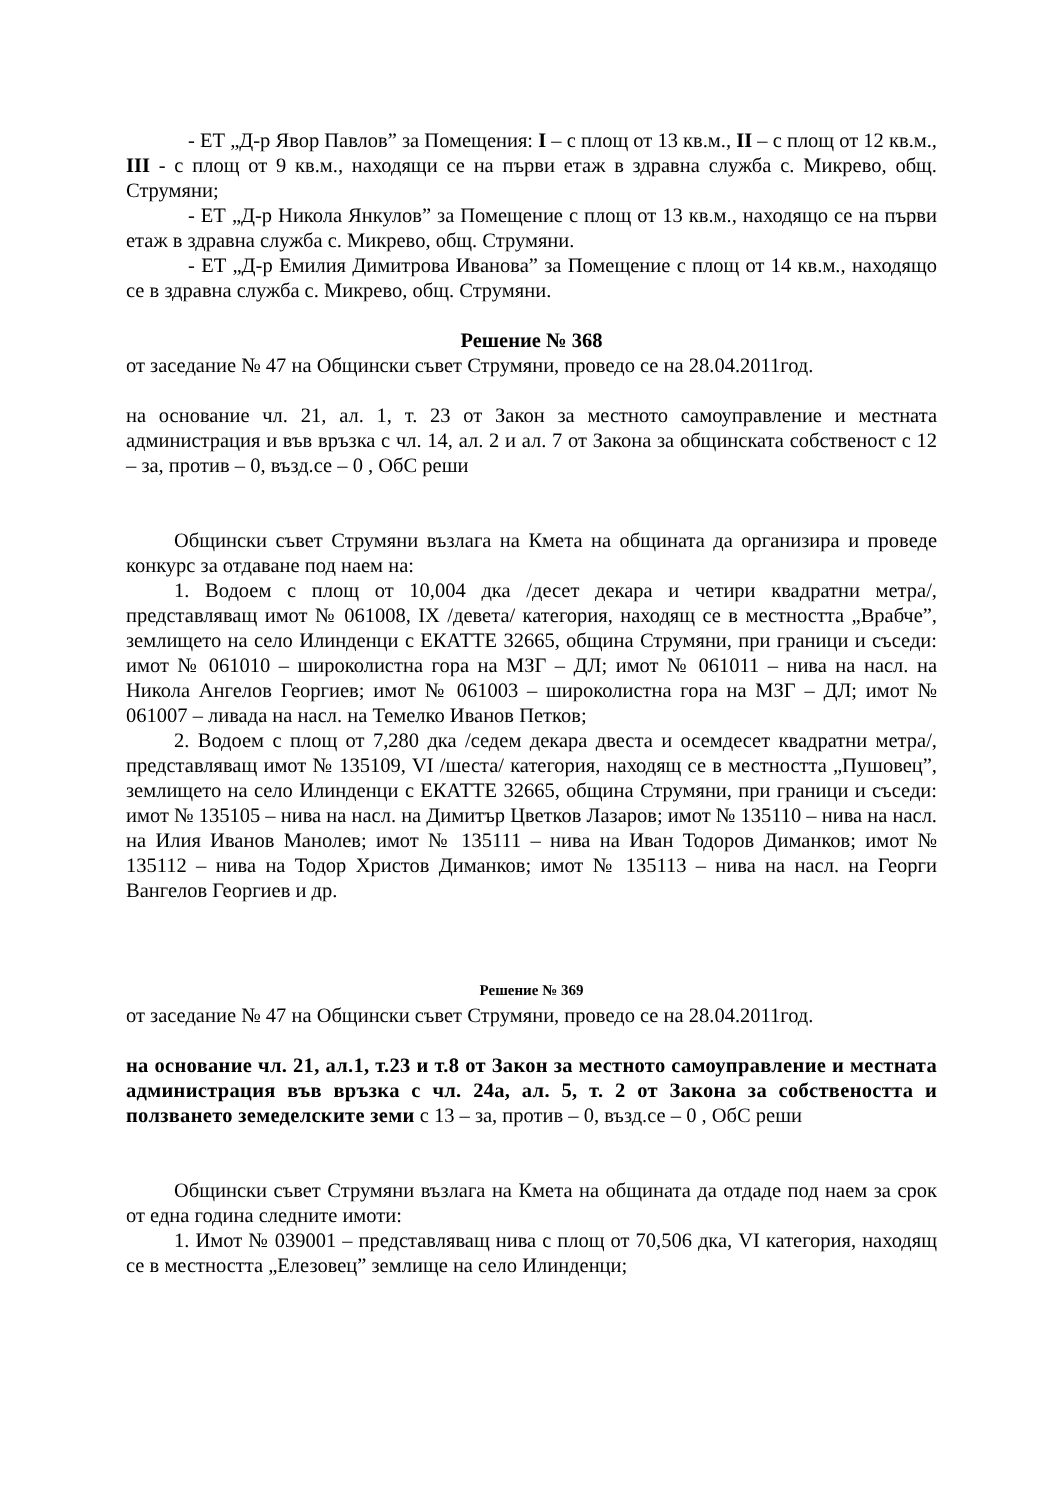- ЕТ „Д-р Явор Павлов” за Помещения: I – с площ от 13 кв.м., II – с площ от 12 кв.м., III - с площ от 9 кв.м., находящи се на първи етаж в здравна служба с. Микрево, общ. Струмяни;
- ЕТ „Д-р Никола Янкулов” за Помещение с площ от 13 кв.м., находящо се на първи етаж в здравна служба с. Микрево, общ. Струмяни.
- ЕТ „Д-р Емилия Димитрова Иванова” за Помещение с площ от 14 кв.м., находящо се в здравна служба с. Микрево, общ. Струмяни.
Решение № 368
от заседание № 47 на Общински съвет Струмяни, проведо се на 28.04.2011год.
на основание чл. 21, ал. 1, т. 23 от Закон за местното самоуправление и местната администрация и във връзка с чл. 14, ал. 2 и ал. 7 от Закона за общинската собственост с 12 – за, против – 0, възд.се – 0 , ОбС реши
Общински съвет Струмяни възлага на Кмета на общината да организира и проведе конкурс за отдаване под наем на:
1. Водоем с площ от 10,004 дка /десет декара и четири квадратни метра/, представляващ имот № 061008, IX /девета/ категория, находящ се в местността „Врабче”, землището на село Илинденци с ЕКАТТЕ 32665, община Струмяни, при граници и съседи: имот № 061010 – широколистна гора на МЗГ – ДЛ; имот № 061011 – нива на насл. на Никола Ангелов Георгиев; имот № 061003 – широколистна гора на МЗГ – ДЛ; имот № 061007 – ливада на насл. на Темелко Иванов Петков;
2. Водоем с площ от 7,280 дка /седем декара двеста и осемдесет квадратни метра/, представляващ имот № 135109, VI /шеста/ категория, находящ се в местността „Пушовец”, землището на село Илинденци с ЕКАТТЕ 32665, община Струмяни, при граници и съседи: имот № 135105 – нива на насл. на Димитър Цветков Лазаров; имот № 135110 – нива на насл. на Илия Иванов Манолев; имот № 135111 – нива на Иван Тодоров Диманков; имот № 135112 – нива на Тодор Христов Диманков; имот № 135113 – нива на насл. на Георги Вангелов Георгиев и др.
Решение № 369
от заседание № 47 на Общински съвет Струмяни, проведо се на 28.04.2011год.
на основание чл. 21, ал.1, т.23 и т.8 от Закон за местното самоуправление и местната администрация във връзка с чл. 24а, ал. 5, т. 2 от Закона за собствеността и ползването земеделските земи с 13 – за, против – 0, възд.се – 0 , ОбС реши
Общински съвет Струмяни възлага на Кмета на общината да отдаде под наем за срок от една година следните имоти:
1. Имот № 039001 – представляващ нива с площ от 70,506 дка, VI категория, находящ се в местността „Елезовец” землище на село Илинденци;